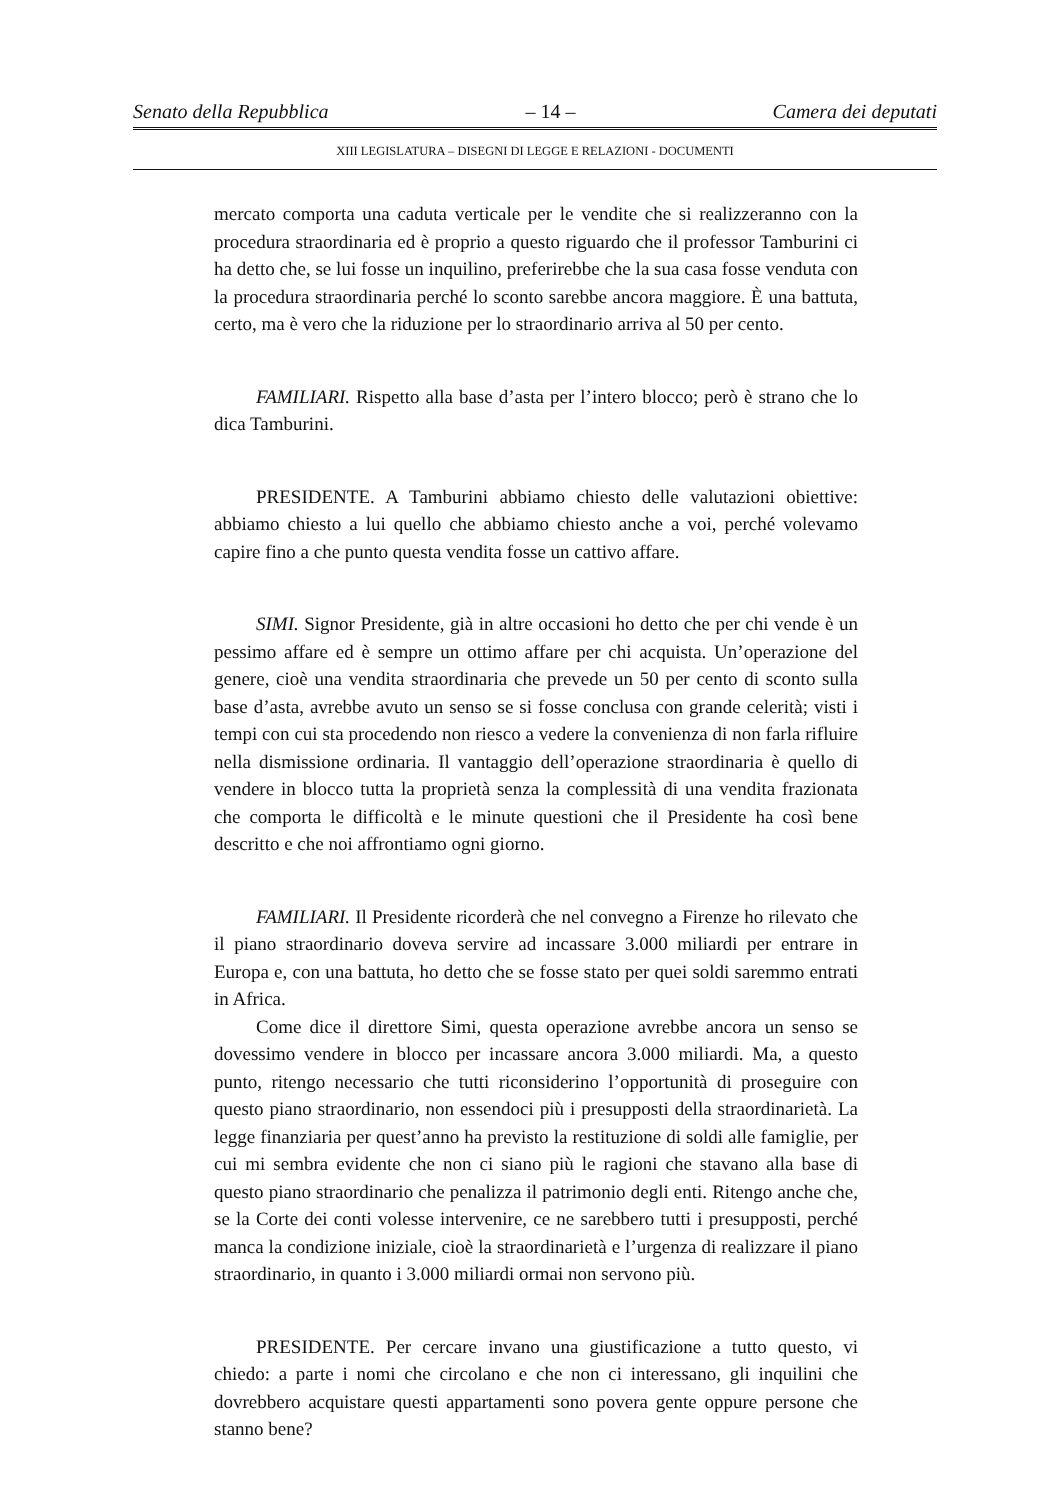Senato della Repubblica – 14 – Camera dei deputati
XIII LEGISLATURA – DISEGNI DI LEGGE E RELAZIONI - DOCUMENTI
mercato comporta una caduta verticale per le vendite che si realizzeranno con la procedura straordinaria ed è proprio a questo riguardo che il professor Tamburini ci ha detto che, se lui fosse un inquilino, preferirebbe che la sua casa fosse venduta con la procedura straordinaria perché lo sconto sarebbe ancora maggiore. È una battuta, certo, ma è vero che la riduzione per lo straordinario arriva al 50 per cento.
FAMILIARI. Rispetto alla base d’asta per l’intero blocco; però è strano che lo dica Tamburini.
PRESIDENTE. A Tamburini abbiamo chiesto delle valutazioni obiettive: abbiamo chiesto a lui quello che abbiamo chiesto anche a voi, perché volevamo capire fino a che punto questa vendita fosse un cattivo affare.
SIMI. Signor Presidente, già in altre occasioni ho detto che per chi vende è un pessimo affare ed è sempre un ottimo affare per chi acquista. Un’operazione del genere, cioè una vendita straordinaria che prevede un 50 per cento di sconto sulla base d’asta, avrebbe avuto un senso se si fosse conclusa con grande celerità; visti i tempi con cui sta procedendo non riesco a vedere la convenienza di non farla rifluire nella dismissione ordinaria. Il vantaggio dell’operazione straordinaria è quello di vendere in blocco tutta la proprietà senza la complessità di una vendita frazionata che comporta le difficoltà e le minute questioni che il Presidente ha così bene descritto e che noi affrontiamo ogni giorno.
FAMILIARI. Il Presidente ricorderà che nel convegno a Firenze ho rilevato che il piano straordinario doveva servire ad incassare 3.000 miliardi per entrare in Europa e, con una battuta, ho detto che se fosse stato per quei soldi saremmo entrati in Africa.
Come dice il direttore Simi, questa operazione avrebbe ancora un senso se dovessimo vendere in blocco per incassare ancora 3.000 miliardi. Ma, a questo punto, ritengo necessario che tutti riconsiderino l’opportunità di proseguire con questo piano straordinario, non essendoci più i presupposti della straordinarietà. La legge finanziaria per quest’anno ha previsto la restituzione di soldi alle famiglie, per cui mi sembra evidente che non ci siano più le ragioni che stavano alla base di questo piano straordinario che penalizza il patrimonio degli enti. Ritengo anche che, se la Corte dei conti volesse intervenire, ce ne sarebbero tutti i presupposti, perché manca la condizione iniziale, cioè la straordinarietà e l’urgenza di realizzare il piano straordinario, in quanto i 3.000 miliardi ormai non servono più.
PRESIDENTE. Per cercare invano una giustificazione a tutto questo, vi chiedo: a parte i nomi che circolano e che non ci interessano, gli inquilini che dovrebbero acquistare questi appartamenti sono povera gente oppure persone che stanno bene?